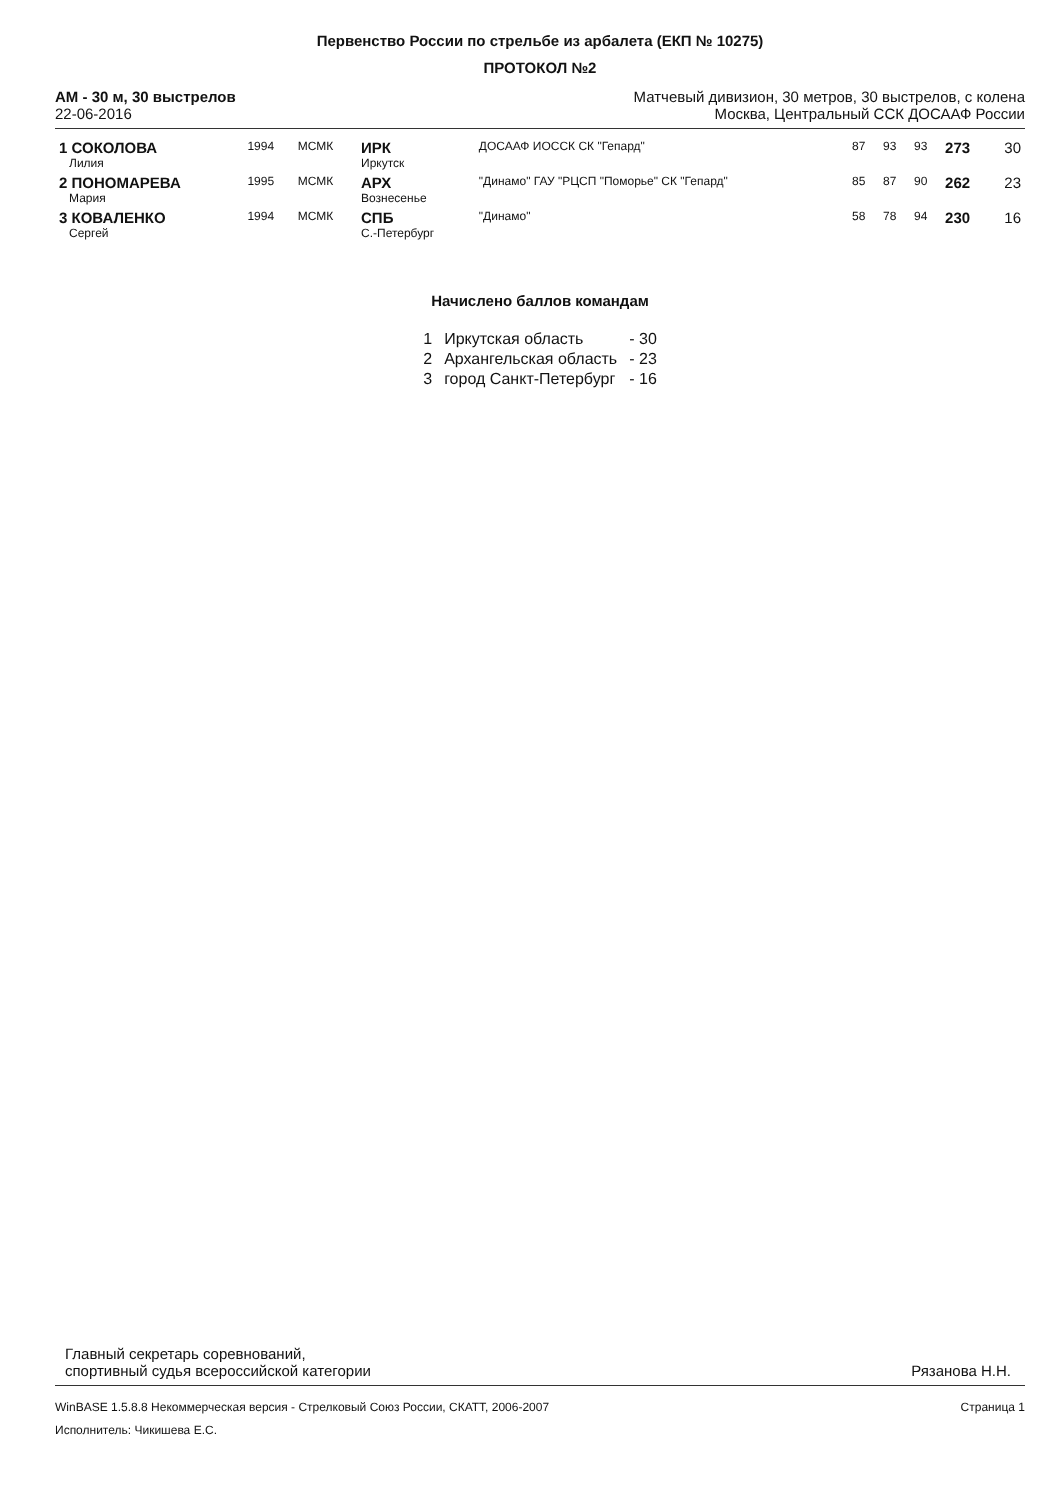Первенство России по стрельбе из арбалета (ЕКП № 10275)
ПРОТОКОЛ №2
АМ - 30 м, 30 выстрелов
22-06-2016
Матчевый дивизион, 30 метров, 30 выстрелов, с колена
Москва, Центральный ССК ДОСААФ России
| 1 СОКОЛОВА Лилия | 1994 | МСМК | ИРК Иркутск | ДОСААФ ИОССК СК "Гепард" | 87 | 93 | 93 | 273 | 30 |
| 2 ПОНОМАРЕВА Мария | 1995 | МСМК | АРХ Вознесенье | "Динамо" ГАУ "РЦСП "Поморье" СК "Гепард" | 85 | 87 | 90 | 262 | 23 |
| 3 КОВАЛЕНКО Сергей | 1994 | МСМК | СПБ С.-Петербург | "Динамо" | 58 | 78 | 94 | 230 | 16 |
Начислено баллов командам
| 1 | Иркутская область | - 30 |
| 2 | Архангельская область | - 23 |
| 3 | город Санкт-Петербург | - 16 |
Главный секретарь соревнований,
спортивный судья всероссийской категории
Рязанова Н.Н.
WinBASE 1.5.8.8 Некоммерческая версия - Стрелковый Союз России, СКАТТ, 2006-2007
Исполнитель: Чикишева Е.С.
Страница 1